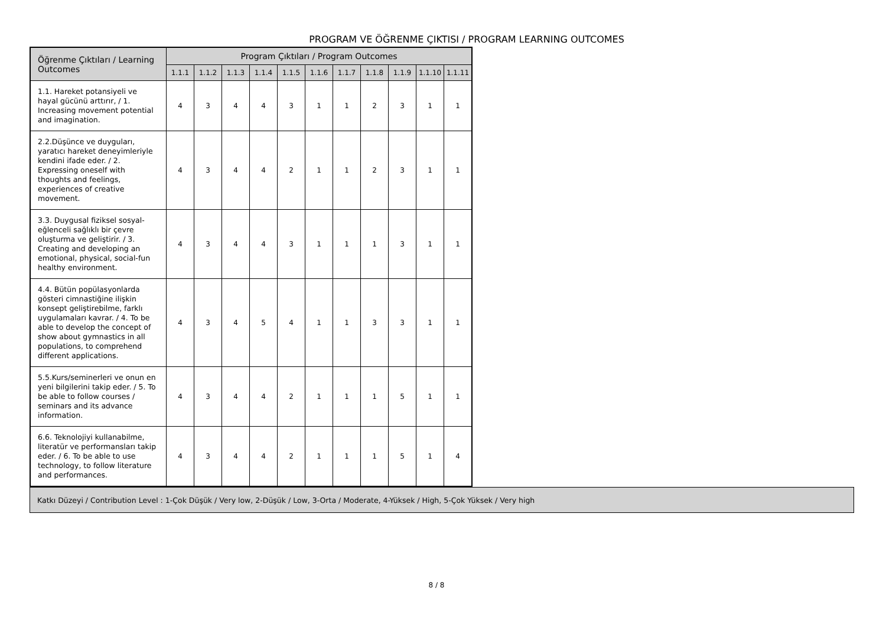PROGRAM VE ÖĞRENME ÇIKTISI / PROGRAM LEARNING OUTCOMES
| Öğrenme Çıktıları / Learning Outcomes | Program Çıktıları / Program Outcomes | | | | | | | | | | |
| --- | --- | --- | --- | --- | --- | --- | --- | --- | --- | --- | --- |
| | 1.1.1 | 1.1.2 | 1.1.3 | 1.1.4 | 1.1.5 | 1.1.6 | 1.1.7 | 1.1.8 | 1.1.9 | 1.1.10 | 1.1.11 |
| 1.1. Hareket potansiyeli ve hayal gücünü arttırır, / 1. Increasing movement potential and imagination. | 4 | 3 | 4 | 4 | 3 | 1 | 1 | 2 | 3 | 1 | 1 |
| 2.2.Düşünce ve duyguları, yaratıcı hareket deneyimleriyle kendini ifade eder. / 2. Expressing oneself with thoughts and feelings, experiences of creative movement. | 4 | 3 | 4 | 4 | 2 | 1 | 1 | 2 | 3 | 1 | 1 |
| 3.3. Duygusal fiziksel sosyal-eğlenceli sağlıklı bir çevre oluşturma ve geliştirir. / 3. Creating and developing an emotional, physical, social-fun healthy environment. | 4 | 3 | 4 | 4 | 3 | 1 | 1 | 1 | 3 | 1 | 1 |
| 4.4. Bütün popülasyonlarda gösteri cimnastiğine ilişkin konsept geliştirebilme, farklı uygulamaları kavrar. / 4. To be able to develop the concept of show about gymnastics in all populations, to comprehend different applications. | 4 | 3 | 4 | 5 | 4 | 1 | 1 | 3 | 3 | 1 | 1 |
| 5.5.Kurs/seminerleri ve onun en yeni bilgilerini takip eder. / 5. To be able to follow courses / seminars and its advance information. | 4 | 3 | 4 | 4 | 2 | 1 | 1 | 1 | 5 | 1 | 1 |
| 6.6. Teknolojiyi kullanabilme, literatür ve performansları takip eder. / 6. To be able to use technology, to follow literature and performances. | 4 | 3 | 4 | 4 | 2 | 1 | 1 | 1 | 5 | 1 | 4 |
Katkı Düzeyi / Contribution Level : 1-Çok Düşük / Very low, 2-Düşük / Low, 3-Orta / Moderate, 4-Yüksek / High, 5-Çok Yüksek / Very high
8 / 8